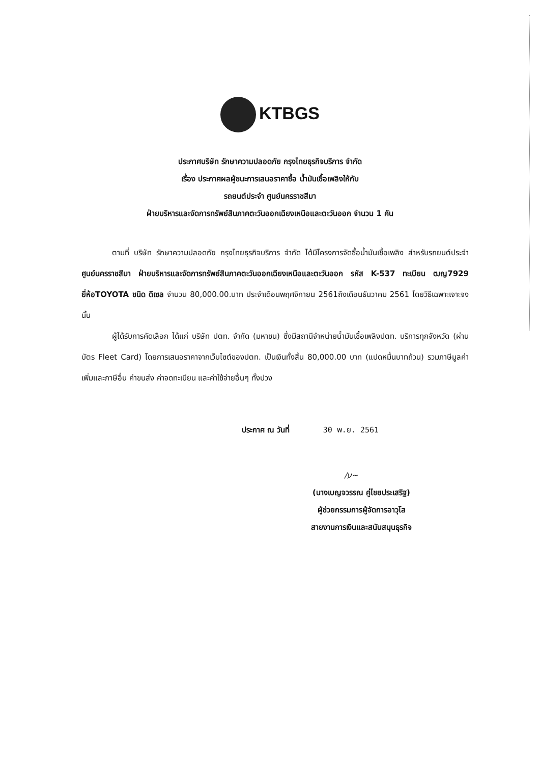KTBGS
ประกาศบริษัท รักษาความปลอดภัย กรุงไทยธุรกิจบริการ จำกัด
เรื่อง ประกาศผลผู้ชนะการเสนอราคาซื้อ น้ำมันเชื้อเพลิงให้กับ
รถยนต์ประจำ ศูนย์นครราชสีมา
ฝ่ายบริหารและจัดการทรัพย์สินภาคตะวันออกเฉียงเหนือและตะวันออก จำนวน 1 คัน
ตามที่ บริษัท รักษาความปลอดภัย กรุงไทยธุรกิจบริการ จำกัด ได้มีโครงการจัดซื้อน้ำมันเชื้อเพลิง สำหรับรถยนต์ประจำ ศูนย์นครราชสีมา ฝ่ายบริหารและจัดการทรัพย์สินภาคตะวันออกเฉียงเหนือและตะวันออก รหัส K-537 ทะเบียน ฒญ7929 ยี่ห้อTOYOTA ชนิด ดีเซล จำนวน 80,000.00.บาท ประจำเดือนพฤศจิกายน 2561ถึงเดือนธันวาคม 2561 โดยวิธีเฉพาะเจาะจง นั้น
ผู้ได้รับการคัดเลือก ได้แก่ บริษัท ปตท. จำกัด (มหาชน) ซึ่งมีสถานีจำหน่ายน้ำมันเชื้อเพลิงปตท. บริการทุกจังหวัด (ผ่านบัตร Fleet Card) โดยการเสนอราคาจากเว็บไซต์ของปตท. เป็นเงินทั้งสิ้น 80,000.00 บาท (แปดหมื่นบาทถ้วน) รวมภาษีมูลค่าเพิ่มและภาษีอื่น ค่าขนส่ง ค่าจดทะเบียน และค่าใช้จ่ายอื่นๆ ทั้งปวง
ประกาศ ณ วันที่ 30 พ.ย. 2561
/ע~
(นางเบญจวรรณ คู่ไชยประเสริฐ)
ผู้ช่วยกรรมการผู้จัดการอาวุโส
สายงานการเงินและสนับสนุนธุรกิจ